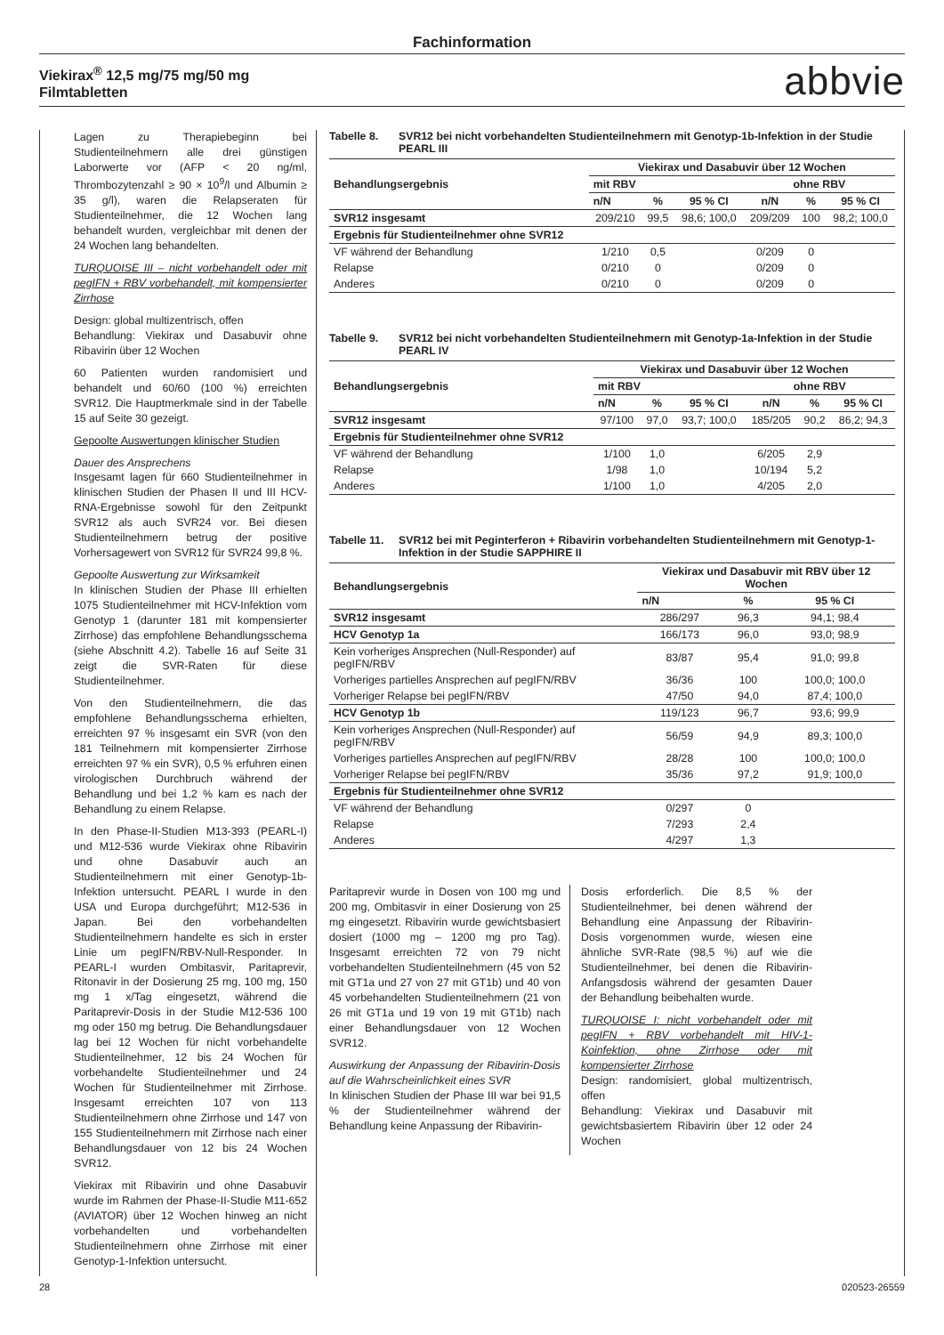Fachinformation
Viekirax<sup>®</sup> 12,5 mg/75 mg/50 mg
Filmtabletten
abbvie
Lagen zu Therapiebeginn bei Studienteilnehmern alle drei günstigen Laborwerte vor (AFP < 20 ng/ml, Thrombozytenzahl ≥ 90 × 10<sup>9</sup>/l und Albumin ≥ 35 g/l), waren die Relapseraten für Studienteilnehmer, die 12 Wochen lang behandelt wurden, vergleichbar mit denen der 24 Wochen lang behandelten.
TURQUOISE III – nicht vorbehandelt oder mit pegIFN + RBV vorbehandelt, mit kompensierter Zirrhose
Design: global multizentrisch, offen
Behandlung: Viekirax und Dasabuvir ohne Ribavirin über 12 Wochen
60 Patienten wurden randomisiert und behandelt und 60/60 (100 %) erreichten SVR12. Die Hauptmerkmale sind in der Tabelle 15 auf Seite 30 gezeigt.
Gepoolte Auswertungen klinischer Studien
Dauer des Ansprechens
Insgesamt lagen für 660 Studienteilnehmer in klinischen Studien der Phasen II und III HCV-RNA-Ergebnisse sowohl für den Zeitpunkt SVR12 als auch SVR24 vor. Bei diesen Studienteilnehmern betrug der positive Vorhersagewert von SVR12 für SVR24 99,8 %.
Gepoolte Auswertung zur Wirksamkeit
In klinischen Studien der Phase III erhielten 1075 Studienteilnehmer mit HCV-Infektion vom Genotyp 1 (darunter 181 mit kompensierter Zirrhose) das empfohlene Behandlungsschema (siehe Abschnitt 4.2). Tabelle 16 auf Seite 31 zeigt die SVR-Raten für diese Studienteilnehmer.
Von den Studienteilnehmern, die das empfohlene Behandlungsschema erhielten, erreichten 97 % insgesamt ein SVR (von den 181 Teilnehmern mit kompensierter Zirrhose erreichten 97 % ein SVR), 0,5 % erfuhren einen virologischen Durchbruch während der Behandlung und bei 1,2 % kam es nach der Behandlung zu einem Relapse.
In den Phase-II-Studien M13-393 (PEARL-I) und M12-536 wurde Viekirax ohne Ribavirin und ohne Dasabuvir auch an Studienteilnehmern mit einer Genotyp-1b-Infektion untersucht. PEARL I wurde in den USA und Europa durchgeführt; M12-536 in Japan. Bei den vorbehandelten Studienteilnehmern handelte es sich in erster Linie um pegIFN/RBV-Null-Responder. In PEARL-I wurden Ombitasvir, Paritaprevir, Ritonavir in der Dosierung 25 mg, 100 mg, 150 mg 1 x/Tag eingesetzt, während die Paritaprevir-Dosis in der Studie M12-536 100 mg oder 150 mg betrug. Die Behandlungsdauer lag bei 12 Wochen für nicht vorbehandelte Studienteilnehmer, 12 bis 24 Wochen für vorbehandelte Studienteilnehmer und 24 Wochen für Studienteilnehmer mit Zirrhose. Insgesamt erreichten 107 von 113 Studienteilnehmern ohne Zirrhose und 147 von 155 Studienteilnehmern mit Zirrhose nach einer Behandlungsdauer von 12 bis 24 Wochen SVR12.
Viekirax mit Ribavirin und ohne Dasabuvir wurde im Rahmen der Phase-II-Studie M11-652 (AVIATOR) über 12 Wochen hinweg an nicht vorbehandelten und vorbehandelten Studienteilnehmern ohne Zirrhose mit einer Genotyp-1-Infektion untersucht.
Tabelle 8. SVR12 bei nicht vorbehandelten Studienteilnehmern mit Genotyp-1b-Infektion in der Studie PEARL III
| Behandlungsergebnis | Viekirax und Dasabuvir über 12 Wochen | | | | | |
| --- | --- | --- | --- | --- | --- | --- |
| | mit RBV | | | ohne RBV | | |
| | n/N | % | 95 % CI | n/N | % | 95 % CI |
| SVR12 insgesamt | 209/210 | 99,5 | 98,6; 100,0 | 209/209 | 100 | 98,2; 100,0 |
| Ergebnis für Studienteilnehmer ohne SVR12 | | | | | | |
| VF während der Behandlung | 1/210 | 0,5 | | 0/209 | 0 | |
| Relapse | 0/210 | 0 | | 0/209 | 0 | |
| Anderes | 0/210 | 0 | | 0/209 | 0 | |
Tabelle 9. SVR12 bei nicht vorbehandelten Studienteilnehmern mit Genotyp-1a-Infektion in der Studie PEARL IV
| Behandlungsergebnis | Viekirax und Dasabuvir über 12 Wochen | | | | | |
| --- | --- | --- | --- | --- | --- | --- |
| | mit RBV | | | ohne RBV | | |
| | n/N | % | 95 % CI | n/N | % | 95 % CI |
| SVR12 insgesamt | 97/100 | 97,0 | 93,7; 100,0 | 185/205 | 90,2 | 86,2; 94,3 |
| Ergebnis für Studienteilnehmer ohne SVR12 | | | | | | |
| VF während der Behandlung | 1/100 | 1,0 | | 6/205 | 2,9 | |
| Relapse | 1/98 | 1,0 | | 10/194 | 5,2 | |
| Anderes | 1/100 | 1,0 | | 4/205 | 2,0 | |
Tabelle 11. SVR12 bei mit Peginterferon + Ribavirin vorbehandelten Studienteilnehmern mit Genotyp-1-Infektion in der Studie SAPPHIRE II
| Behandlungsergebnis | Viekirax und Dasabuvir mit RBV über 12 Wochen | | |
| --- | --- | --- | --- |
| | n/N | % | 95 % CI |
| SVR12 insgesamt | 286/297 | 96,3 | 94,1; 98,4 |
| HCV Genotyp 1a | 166/173 | 96,0 | 93,0; 98,9 |
| Kein vorheriges Ansprechen (Null-Responder) auf pegIFN/RBV | 83/87 | 95,4 | 91,0; 99,8 |
| Vorheriges partielles Ansprechen auf pegIFN/RBV | 36/36 | 100 | 100,0; 100,0 |
| Vorheriger Relapse bei pegIFN/RBV | 47/50 | 94,0 | 87,4; 100,0 |
| HCV Genotyp 1b | 119/123 | 96,7 | 93,6; 99,9 |
| Kein vorheriges Ansprechen (Null-Responder) auf pegIFN/RBV | 56/59 | 94,9 | 89,3; 100,0 |
| Vorheriges partielles Ansprechen auf pegIFN/RBV | 28/28 | 100 | 100,0; 100,0 |
| Vorheriger Relapse bei pegIFN/RBV | 35/36 | 97,2 | 91,9; 100,0 |
| Ergebnis für Studienteilnehmer ohne SVR12 | | | |
| VF während der Behandlung | 0/297 | 0 | |
| Relapse | 7/293 | 2,4 | |
| Anderes | 4/297 | 1,3 | |
Paritaprevir wurde in Dosen von 100 mg und 200 mg, Ombitasvir in einer Dosierung von 25 mg eingesetzt. Ribavirin wurde gewichtsbasiert dosiert (1000 mg – 1200 mg pro Tag). Insgesamt erreichten 72 von 79 nicht vorbehandelten Studienteilnehmern (45 von 52 mit GT1a und 27 von 27 mit GT1b) und 40 von 45 vorbehandelten Studienteilnehmern (21 von 26 mit GT1a und 19 von 19 mit GT1b) nach einer Behandlungsdauer von 12 Wochen SVR12.
Auswirkung der Anpassung der Ribavirin-Dosis auf die Wahrscheinlichkeit eines SVR
In klinischen Studien der Phase III war bei 91,5 % der Studienteilnehmer während der Behandlung keine Anpassung der Ribavirin-
Dosis erforderlich. Die 8,5 % der Studienteilnehmer, bei denen während der Behandlung eine Anpassung der Ribavirin-Dosis vorgenommen wurde, wiesen eine ähnliche SVR-Rate (98,5 %) auf wie die Studienteilnehmer, bei denen die Ribavirin-Anfangsdosis während der gesamten Dauer der Behandlung beibehalten wurde.
TURQUOISE I: nicht vorbehandelt oder mit pegIFN + RBV vorbehandelt mit HIV-1-Koinfektion, ohne Zirrhose oder mit kompensierter Zirrhose
Design: randomisiert, global multizentrisch, offen
Behandlung: Viekirax und Dasabuvir mit gewichtsbasiertem Ribavirin über 12 oder 24 Wochen
28 020523-26559